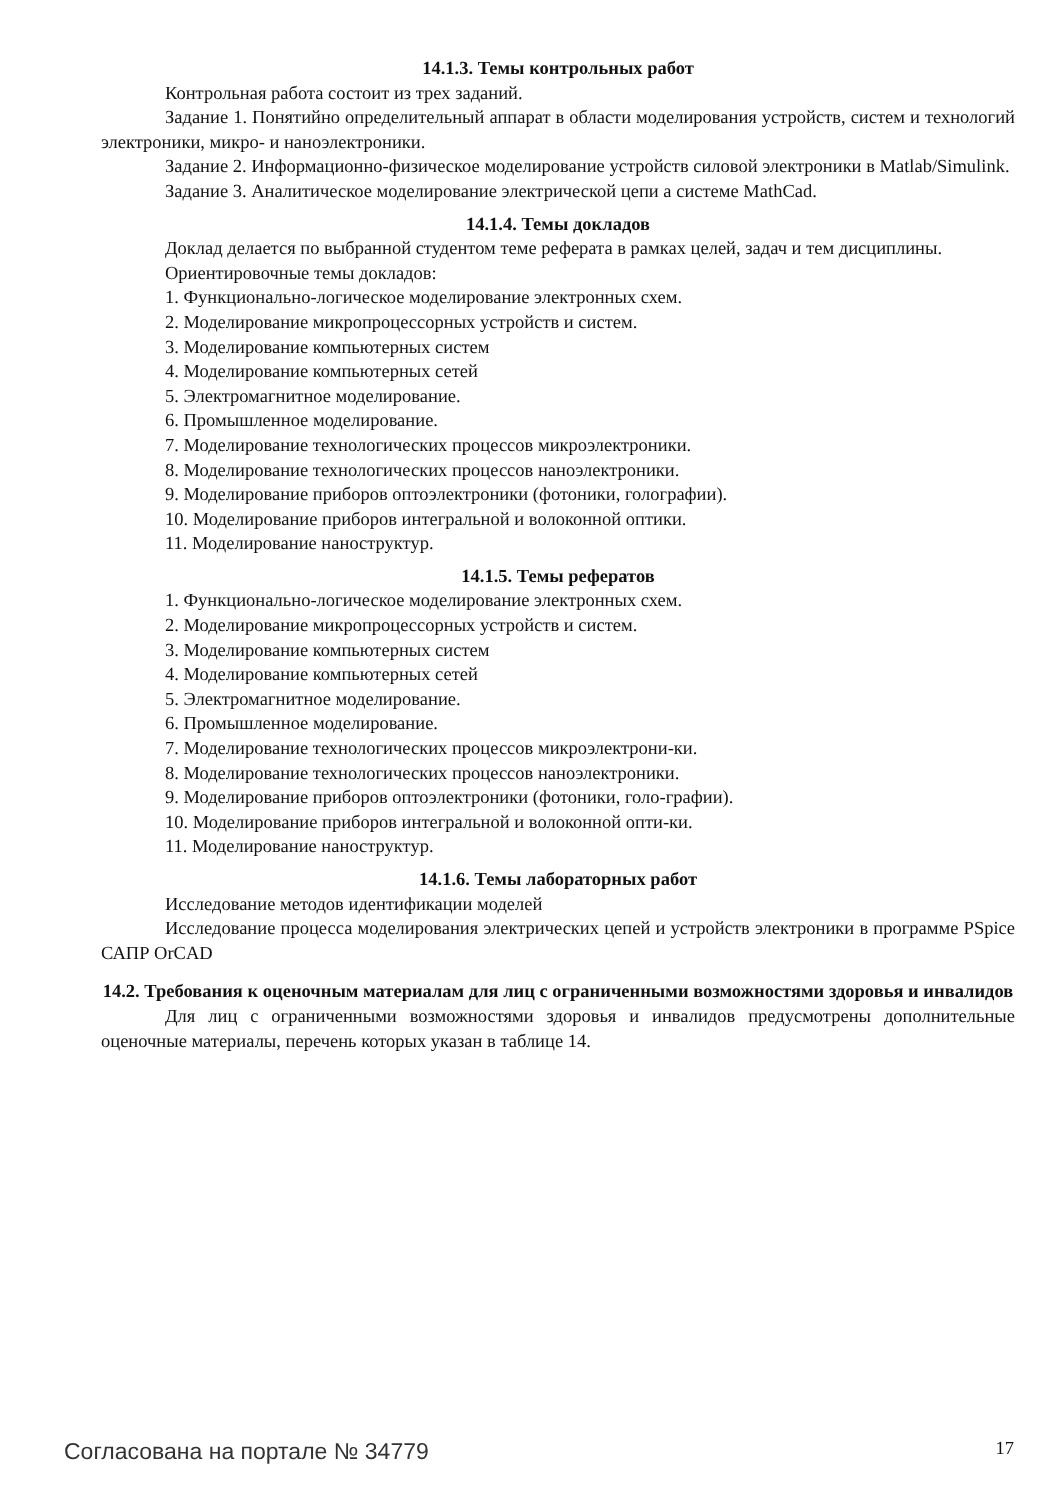14.1.3. Темы контрольных работ
Контрольная работа состоит из трех заданий.
Задание 1. Понятийно определительный аппарат в области моделирования устройств, систем и технологий электроники, микро- и наноэлектроники.
Задание 2. Информационно-физическое моделирование устройств силовой электроники в Matlab/Simulink.
Задание 3. Аналитическое моделирование электрической цепи а системе MathCad.
14.1.4. Темы докладов
Доклад делается по выбранной студентом теме реферата в рамках целей, задач и тем дисциплины.
Ориентировочные темы докладов:
1. Функционально-логическое моделирование электронных схем.
2. Моделирование микропроцессорных устройств и систем.
3. Моделирование компьютерных систем
4. Моделирование компьютерных сетей
5. Электромагнитное моделирование.
6. Промышленное моделирование.
7. Моделирование технологических процессов микроэлектроники.
8. Моделирование технологических процессов наноэлектроники.
9. Моделирование приборов оптоэлектроники (фотоники, голографии).
10. Моделирование приборов интегральной и волоконной оптики.
11. Моделирование наноструктур.
14.1.5. Темы рефератов
1. Функционально-логическое моделирование электронных схем.
2. Моделирование микропроцессорных устройств и систем.
3. Моделирование компьютерных систем
4. Моделирование компьютерных сетей
5. Электромагнитное моделирование.
6. Промышленное моделирование.
7. Моделирование технологических процессов микроэлектрони-ки.
8. Моделирование технологических процессов наноэлектроники.
9. Моделирование приборов оптоэлектроники (фотоники, голо-графии).
10. Моделирование приборов интегральной и волоконной опти-ки.
11. Моделирование наноструктур.
14.1.6. Темы лабораторных работ
Исследование методов идентификации моделей
Исследование процесса моделирования электрических цепей и устройств электроники в программе PSpice САПР OrCAD
14.2. Требования к оценочным материалам для лиц с ограниченными возможностями здоровья и инвалидов
Для лиц с ограниченными возможностями здоровья и инвалидов предусмотрены дополнительные оценочные материалы, перечень которых указан в таблице 14.
Согласована на портале № 34779 17